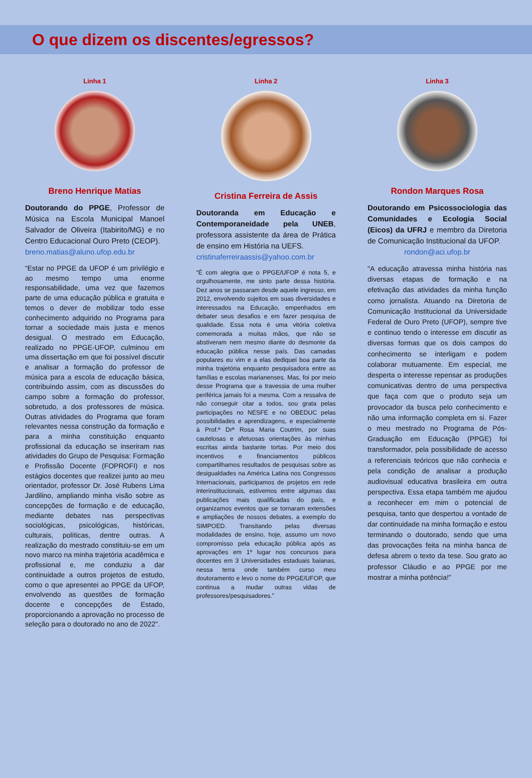O que dizem os discentes/egressos?
Linha 1
Breno Henrique Matias
Doutorando do PPGE, Professor de Música na Escola Municipal Manoel Salvador de Oliveira (Itabirito/MG) e no Centro Educacional Ouro Preto (CEOP).
breno.matias@aluno.ufop.edu.br
“Estar no PPGE da UFOP é um privilégio e ao mesmo tempo uma enorme responsabilidade, uma vez que fazemos parte de uma educação pública e gratuita e temos o dever de mobilizar todo esse conhecimento adquirido no Programa para tornar a sociedade mais justa e menos desigual. O mestrado em Educação, realizado no PPGE-UFOP, culminou em uma dissertação em que foi possível discutir e analisar a formação do professor de música para a escola de educação básica, contribuindo assim, com as discussões do campo sobre a formação do professor, sobretudo, a dos professores de música. Outras atividades do Programa que foram relevantes nessa construção da formação e para a minha constituição enquanto profissional da educação se inseriram nas atividades do Grupo de Pesquisa: Formação e Profissão Docente (FOPROFI) e nos estágios docentes que realizei junto ao meu orientador, professor Dr. José Rubens Lima Jardilino, ampliando minha visão sobre as concepções de formação e de educação, mediante debates nas perspectivas sociológicas, psicológicas, históricas, culturais, políticas, dentre outras. A realização do mestrado constituiu-se em um novo marco na minha trajetória acadêmica e profissional e, me conduziu a dar continuidade a outros projetos de estudo, como o que apresentei ao PPGE da UFOP, envolvendo as questões de formação docente e concepções de Estado, proporcionando a aprovação no processo de seleção para o doutorado no ano de 2022”.
Linha 2
Cristina Ferreira de Assis
Doutoranda em Educação e Contemporaneidade pela UNEB, professora assistente da área de Prática de ensino em História na UEFS.
cristinaferreiraassis@yahoo.com.br
“É com alegria que o PPGE/UFOP é nota 5, e orgulhosamente, me sinto parte dessa história. Dez anos se passaram desde aquele ingresso, em 2012, envolvendo sujeitos em suas diversidades e interessados na Educação, empenhados em debater seus desafios e em fazer pesquisa de qualidade. Essa nota é uma vitória coletiva comemorada a muitas mãos, que não se abstiveram nem mesmo diante do desmonte da educação pública nesse país. Das camadas populares eu vim e a elas dediquei boa parte da minha trajetória enquanto pesquisadora entre as famílias e escolas marianenses. Mas, foi por meio desse Programa que a travessia de uma mulher periférica jamais foi a mesma. Com a ressalva de não conseguir citar a todos, sou grata pelas participações no NESFE e no OBEDUC pelas possibilidades e aprendizagens, e especialmente à Prof.ª Drª Rosa Maria Coutrim, por suas cautelosas e afetuosas orientações às minhas escritas ainda bastante tortas. Por meio dos incentivos e financiamentos públicos compartilhamos resultados de pesquisas sobre as desigualdades na América Latina nos Congressos Internacionais, participamos de projetos em rede interinstitucionais, estivemos entre algumas das publicações mais qualificadas do país, e organizamos eventos que se tornaram extensões e ampliações de nossos debates, a exemplo do SIMPOED. Transitando pelas diversas modalidades de ensino, hoje, assumo um novo compromisso pela educação pública após as aprovações em 1º lugar nos concursos para docentes em 3 Universidades estaduais baianas, nessa terra onde também curso meu doutoramento e levo o nome do PPGE/UFOP, que continua a mudar outras vidas de professores/pesquisadores.”
Linha 3
Rondon Marques Rosa
Doutorando em Psicossociologia das Comunidades e Ecologia Social (Eicos) da UFRJ e membro da Diretoria de Comunicação Institucional da UFOP.
rondon@aci.ufop.br
"A educação atravessa minha história nas diversas etapas de formação e na efetivação das atividades da minha função como jornalista. Atuando na Diretoria de Comunicação Institucional da Universidade Federal de Ouro Preto (UFOP), sempre tive e continuo tendo o interesse em discutir as diversas formas que os dois campos do conhecimento se interligam e podem colaborar mutuamente. Em especial, me desperta o interesse repensar as produções comunicativas dentro de uma perspectiva que faça com que o produto seja um provocador da busca pelo conhecimento e não uma informação completa em si. Fazer o meu mestrado no Programa de Pós-Graduação em Educação (PPGE) foi transformador, pela possibilidade de acesso a referenciais teóricos que não conhecia e pela condição de analisar a produção audiovisual educativa brasileira em outra perspectiva. Essa etapa também me ajudou a reconhecer em mim o potencial de pesquisa, tanto que despertou a vontade de dar continuidade na minha formação e estou terminando o doutorado, sendo que uma das provocações feita na minha banca de defesa abrem o texto da tese. Sou grato ao professor Cláudio e ao PPGE por me mostrar a minha potência!"